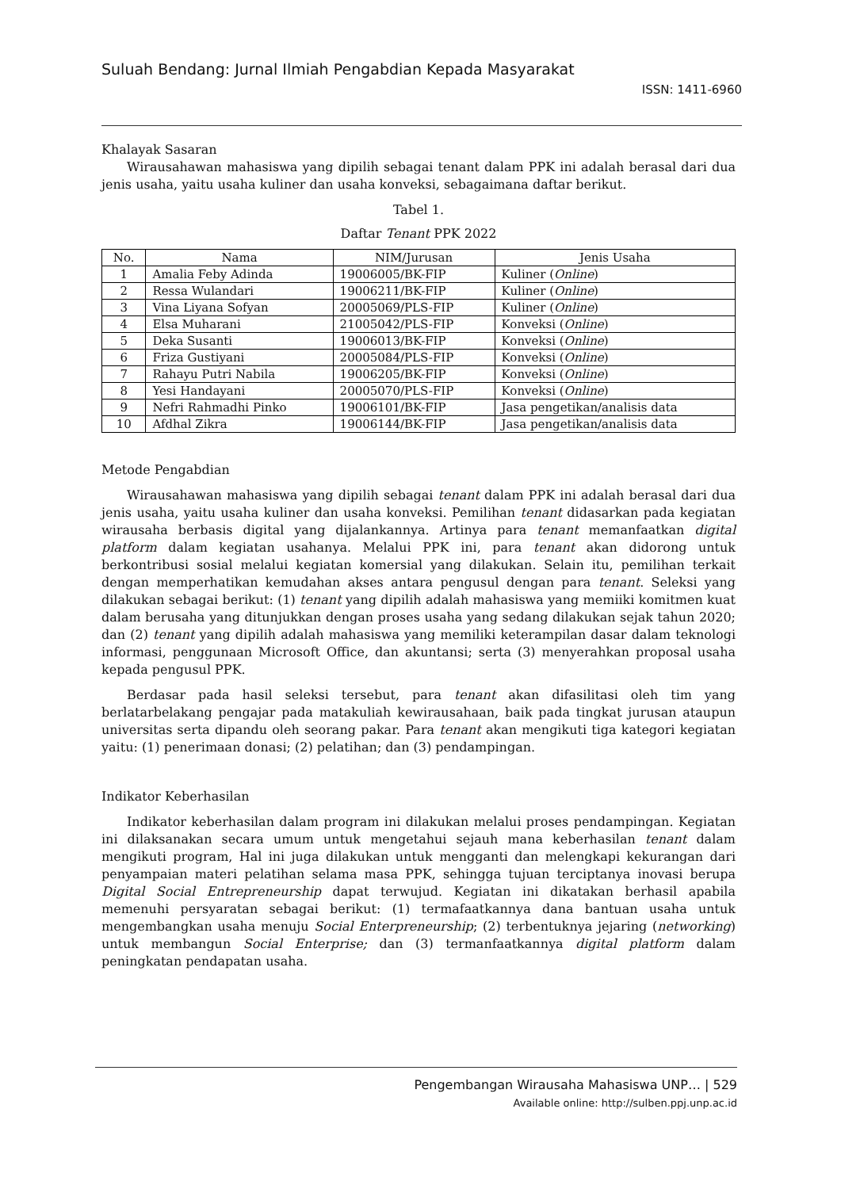Suluah Bendang: Jurnal Ilmiah Pengabdian Kepada Masyarakat
ISSN: 1411-6960
Khalayak Sasaran
Wirausahawan mahasiswa yang dipilih sebagai tenant dalam PPK ini adalah berasal dari dua jenis usaha, yaitu usaha kuliner dan usaha konveksi, sebagaimana daftar berikut.
Tabel 1.
Daftar Tenant PPK 2022
| No. | Nama | NIM/Jurusan | Jenis Usaha |
| --- | --- | --- | --- |
| 1 | Amalia Feby Adinda | 19006005/BK-FIP | Kuliner ( Online ) |
| 2 | Ressa Wulandari | 19006211/BK-FIP | Kuliner ( Online ) |
| 3 | Vina Liyana Sofyan | 20005069/PLS-FIP | Kuliner ( Online ) |
| 4 | Elsa Muharani | 21005042/PLS-FIP | Konveksi ( Online ) |
| 5 | Deka Susanti | 19006013/BK-FIP | Konveksi ( Online ) |
| 6 | Friza Gustiyani | 20005084/PLS-FIP | Konveksi ( Online ) |
| 7 | Rahayu Putri Nabila | 19006205/BK-FIP | Konveksi ( Online ) |
| 8 | Yesi Handayani | 20005070/PLS-FIP | Konveksi ( Online ) |
| 9 | Nefri Rahmadhi Pinko | 19006101/BK-FIP | Jasa pengetikan/analisis data |
| 10 | Afdhal Zikra | 19006144/BK-FIP | Jasa pengetikan/analisis data |
Metode Pengabdian
Wirausahawan mahasiswa yang dipilih sebagai tenant dalam PPK ini adalah berasal dari dua jenis usaha, yaitu usaha kuliner dan usaha konveksi. Pemilihan tenant didasarkan pada kegiatan wirausaha berbasis digital yang dijalankannya. Artinya para tenant memanfaatkan digital platform dalam kegiatan usahanya. Melalui PPK ini, para tenant akan didorong untuk berkontribusi sosial melalui kegiatan komersial yang dilakukan. Selain itu, pemilihan terkait dengan memperhatikan kemudahan akses antara pengusul dengan para tenant. Seleksi yang dilakukan sebagai berikut: (1) tenant yang dipilih adalah mahasiswa yang memiiki komitmen kuat dalam berusaha yang ditunjukkan dengan proses usaha yang sedang dilakukan sejak tahun 2020; dan (2) tenant yang dipilih adalah mahasiswa yang memiliki keterampilan dasar dalam teknologi informasi, penggunaan Microsoft Office, dan akuntansi; serta (3) menyerahkan proposal usaha kepada pengusul PPK.
Berdasar pada hasil seleksi tersebut, para tenant akan difasilitasi oleh tim yang berlatarbelakang pengajar pada matakuliah kewirausahaan, baik pada tingkat jurusan ataupun universitas serta dipandu oleh seorang pakar. Para tenant akan mengikuti tiga kategori kegiatan yaitu: (1) penerimaan donasi; (2) pelatihan; dan (3) pendampingan.
Indikator Keberhasilan
Indikator keberhasilan dalam program ini dilakukan melalui proses pendampingan. Kegiatan ini dilaksanakan secara umum untuk mengetahui sejauh mana keberhasilan tenant dalam mengikuti program, Hal ini juga dilakukan untuk mengganti dan melengkapi kekurangan dari penyampaian materi pelatihan selama masa PPK, sehingga tujuan terciptanya inovasi berupa Digital Social Entrepreneurship dapat terwujud. Kegiatan ini dikatakan berhasil apabila memenuhi persyaratan sebagai berikut: (1) termafaatkannya dana bantuan usaha untuk mengembangkan usaha menuju Social Enterpreneurship; (2) terbentuknya jejaring (networking) untuk membangun Social Enterprise; dan (3) termanfaatkannya digital platform dalam peningkatan pendapatan usaha.
Pengembangan Wirausaha Mahasiswa UNP… | 529
Available online: http://sulben.ppj.unp.ac.id